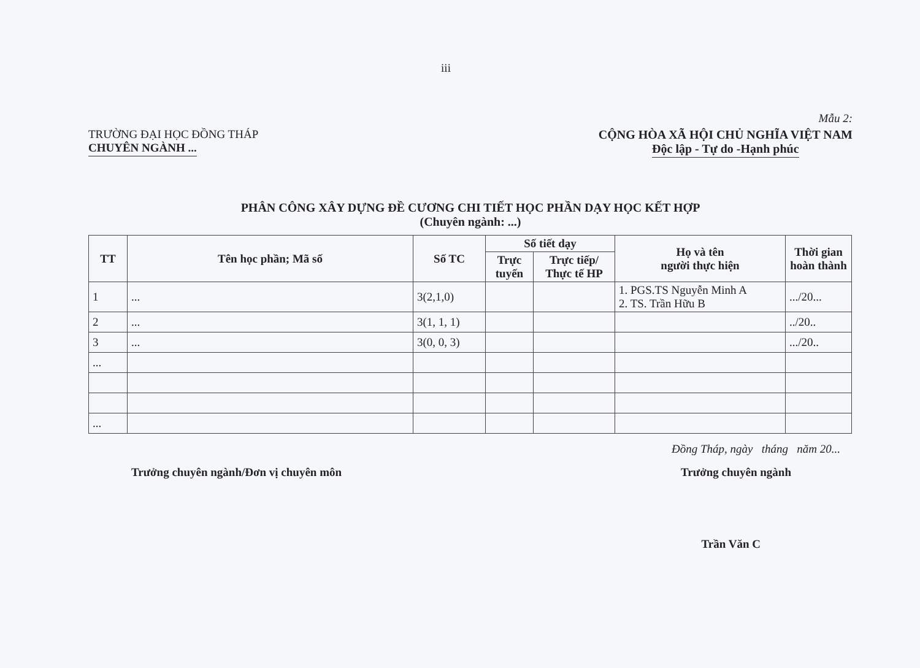iii
Mẫu 2:
TRƯỜNG ĐẠI HỌC ĐỒNG THÁP
CHUYÊN NGÀNH ...
CỘNG HÒA XÃ HỘI CHỦ NGHĨA VIỆT NAM
Độc lập - Tự do -Hạnh phúc
PHÂN CÔNG XÂY DỰNG ĐỀ CƯƠNG CHI TIẾT HỌC PHẦN DẠY HỌC KẾT HỢP
(Chuyên ngành: ...)
| TT | Tên học phần; Mã số | Số TC | Số tiết dạy | | Họ và tên người thực hiện | Thời gian hoàn thành |
| --- | --- | --- | --- | --- | --- | --- |
| | | | Trực tuyến | Trực tiếp/ Thực tế HP | | |
| 1 | ... | 3(2,1,0) | | | 1. PGS.TS Nguyễn Minh A 2. TS. Trần Hữu B | .../20... |
| 2 | ... | 3(1, 1, 1) | | | | ../20.. |
| 3 | ... | 3(0, 0, 3) | | | | .../20.. |
| ... | | | | | | |
| ... | | | | | | |
Đồng Tháp, ngày tháng năm 20...
Trưởng chuyên ngành/Đơn vị chuyên môn Trưởng chuyên ngành
Trần Văn C